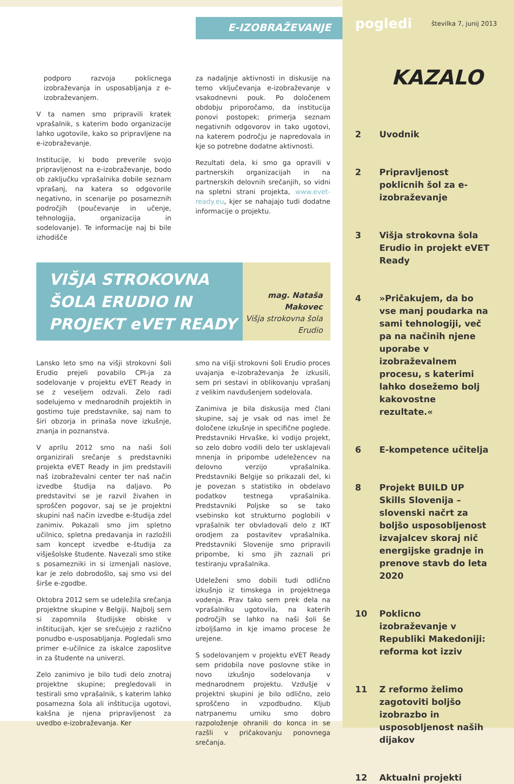E-IZOBRAŽEVANJE
podporo razvoja poklicnega izobraževanja in usposabljanja z e-izobraževanjem.
V ta namen smo pripravili kratek vprašalnik, s katerim bodo organizacije lahko ugotovile, kako so pripravljene na e-izobraževanje.
Institucije, ki bodo preverile svojo pripravljenost na e-izobraževanje, bodo ob zaključku vprašalnika dobile seznam vprašanj, na katera so odgovorile negativno, in scenarije po posameznih področjih (poučevanje in učenje, tehnologija, organizacija in sodelovanje). Te informacije naj bi bile izhodišče
za nadaljnje aktivnosti in diskusije na temo vključevanja e-izobraževanje v vsakodnevni pouk. Po določenem obdobju priporočamo, da institucija ponovi postopek; primerja seznam negativnih odgovorov in tako ugotovi, na katerem področju je napredovala in kje so potrebne dodatne aktivnosti.
Rezultati dela, ki smo ga opravili v partnerskih organizacijah in na partnerskih delovnih srečanjih, so vidni na spletni strani projekta, www.evet-ready.eu, kjer se nahajajo tudi dodatne informacije o projektu.
VIŠJA STROKOVNA ŠOLA ERUDIO IN PROJEKT eVET READY
mag. Nataša Makovec
Višja strokovna šola Erudio
Lansko leto smo na višji strokovni šoli Erudio prejeli povabilo CPI-ja za sodelovanje v projektu eVET Ready in se z veseljem odzvali. Zelo radi sodelujemo v mednarodnih projektih in gostimo tuje predstavnike, saj nam to širi obzorja in prinaša nove izkušnje, znanja in poznanstva.
V aprilu 2012 smo na naši šoli organizirali srečanje s predstavniki projekta eVET Ready in jim predstavili naš izobraževalni center ter naš način izvedbe študija na daljavo. Po predstavitvi se je razvil živahen in sproščen pogovor, saj se je projektni skupini naš način izvedbe e-študija zdel zanimiv. Pokazali smo jim spletno učilnico, spletna predavanja in razložili sam koncept izvedbe e-študija za višješolske študente. Navezali smo stike s posamezniki in si izmenjali naslove, kar je zelo dobrodošlo, saj smo vsi del širše e-zgodbe.
Oktobra 2012 sem se udeležila srečanja projektne skupine v Belgiji. Najbolj sem si zapomnila študijske obiske v inštitucijah, kjer se srečujejo z različno ponudbo e-usposabljanja. Pogledali smo primer e-učilnice za iskalce zaposlitve in za študente na univerzi.
Zelo zanimivo je bilo tudi delo znotraj projektne skupine; pregledovali in testirali smo vprašalnik, s katerim lahko posamezna šola ali inštitucija ugotovi, kakšna je njena pripravljenost za uvedbo e-izobraževanja. Ker
smo na višji strokovni šoli Erudio proces uvajanja e-izobraževanja že izkusili, sem pri sestavi in oblikovanju vprašanj z velikim navdušenjem sodelovala.
Zanimiva je bila diskusija med člani skupine, saj je vsak od nas imel že določene izkušnje in specifične poglede. Predstavniki Hrvaške, ki vodijo projekt, so zelo dobro vodili delo ter usklajevali mnenja in pripombe udeležencev na delovno verzijo vprašalnika. Predstavniki Belgije so prikazali del, ki je povezan s statistiko in obdelavo podatkov testnega vprašalnika. Predstavniki Poljske so se tako vsebinsko kot strukturno poglobili v vprašalnik ter obvladovali delo z IKT orodjem za postavitev vprašalnika. Predstavniki Slovenije smo pripravili pripombe, ki smo jih zaznali pri testiranju vprašalnika.
Udeleženi smo dobili tudi odlično izkušnjo iz timskega in projektnega vodenja. Prav tako sem prek dela na vprašalniku ugotovila, na katerih področjih se lahko na naši šoli še izboljšamo in kje imamo procese že urejene.
S sodelovanjem v projektu eVET Ready sem pridobila nove poslovne stike in novo izkušnjo sodelovanja v mednarodnem projektu. Vzdušje v projektni skupini je bilo odlično, zelo sproščeno in vzpodbudno. Kljub natrpanemu urniku smo dobro razpoloženje ohranili do konca in se razšli v pričakovanju ponovnega srečanja.
pogledi številka 7, junij 2013
KAZALO
2 Uvodnik
2 Pripravljenost poklicnih šol za e-izobraževanje
3 Višja strokovna šola Erudio in projekt eVET Ready
4 »Pričakujem, da bo vse manj poudarka na sami tehnologiji, več pa na načinih njene uporabe v izobraževalnem procesu, s katerimi lahko dosežemo bolj kakovostne rezultate.«
6 E-kompetence učitelja
8 Projekt BUILD UP Skills Slovenija – slovenski načrt za boljšo usposobljenost izvajalcev skoraj nič energijske gradnje in prenove stavb do leta 2020
10 Poklicno izobraževanje v Republiki Makedoniji: reforma kot izziv
11 Z reformo želimo zagotoviti boljšo izobrazbo in usposobljenost naših dijakov
12 Aktualni projekti